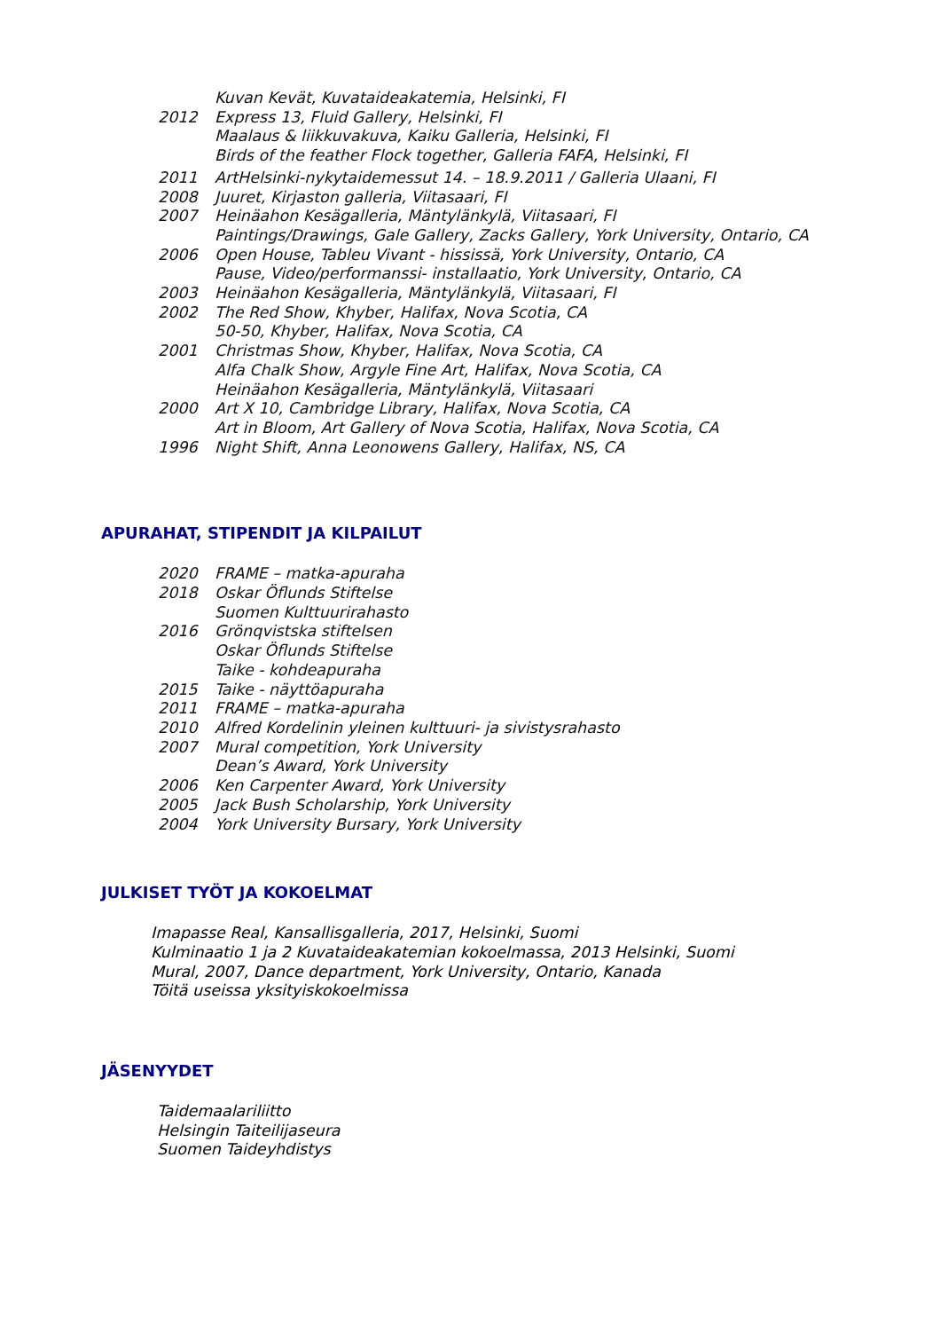Kuvan Kevät, Kuvataideakatemia, Helsinki, FI
2012 Express 13, Fluid Gallery, Helsinki, FI
Maalaus & liikkuvakuva, Kaiku Galleria, Helsinki, FI
Birds of the feather Flock together, Galleria FAFA, Helsinki, FI
2011 ArtHelsinki-nykytaidemessut 14. – 18.9.2011 / Galleria Ulaani, FI
2008 Juuret, Kirjaston galleria, Viitasaari, FI
2007 Heinäahon Kesägalleria, Mäntylänkylä, Viitasaari, FI
Paintings/Drawings, Gale Gallery, Zacks Gallery, York University, Ontario, CA
2006 Open House, Tableu Vivant - hississä, York University, Ontario, CA
Pause, Video/performanssi- installaatio, York University, Ontario, CA
2003 Heinäahon Kesägalleria, Mäntylänkylä, Viitasaari, FI
2002 The Red Show, Khyber, Halifax, Nova Scotia, CA
50-50, Khyber, Halifax, Nova Scotia, CA
2001 Christmas Show, Khyber, Halifax, Nova Scotia, CA
Alfa Chalk Show, Argyle Fine Art, Halifax, Nova Scotia, CA
Heinäahon Kesägalleria, Mäntylänkylä, Viitasaari
2000 Art X 10, Cambridge Library, Halifax, Nova Scotia, CA
Art in Bloom, Art Gallery of Nova Scotia, Halifax, Nova Scotia, CA
1996 Night Shift, Anna Leonowens Gallery, Halifax, NS, CA
APURAHAT, STIPENDIT JA KILPAILUT
2020 FRAME – matka-apuraha
2018 Oskar Öflunds Stiftelse
Suomen Kulttuurirahasto
2016 Grönqvistska stiftelsen
Oskar Öflunds Stiftelse
Taike - kohdeapuraha
2015 Taike - näyttöapuraha
2011 FRAME – matka-apuraha
2010 Alfred Kordelinin yleinen kulttuuri- ja sivistysrahasto
2007 Mural competition, York University
Dean’s Award, York University
2006 Ken Carpenter Award, York University
2005 Jack Bush Scholarship, York University
2004 York University Bursary, York University
JULKISET TYÖT JA KOKOELMAT
Imapasse Real, Kansallisgalleria, 2017, Helsinki, Suomi
Kulminaatio 1 ja 2 Kuvataideakatemian kokoelmassa, 2013 Helsinki, Suomi
Mural, 2007, Dance department, York University, Ontario, Kanada
Töitä useissa yksityiskokoelmissa
JÄSENYYDET
Taidemaalariliitto
Helsingin Taiteilijaseura
Suomen Taideyhdistys